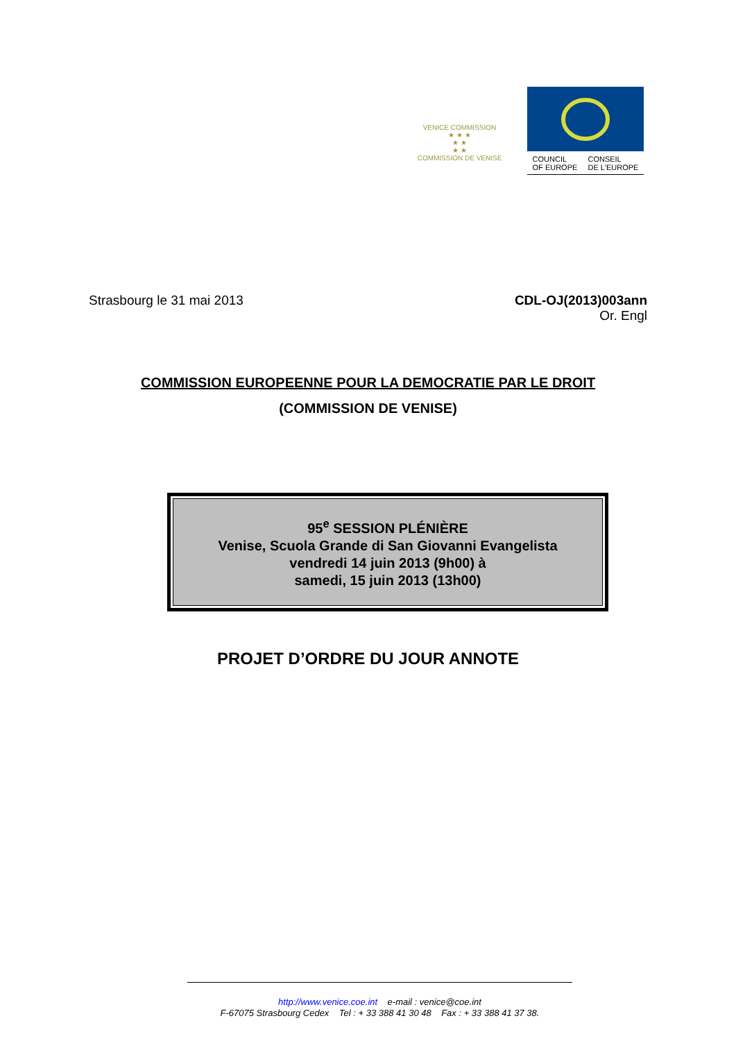VENICE COMMISSION
★ ★ ★
★ ★
★ ★
COMMISSION DE VENISE
COUNCIL
OF EUROPE CONSEIL
DE L'EUROPE
Strasbourg le 31 mai 2013 CDL-OJ(2013)003ann
Or. Engl
COMMISSION EUROPEENNE POUR LA DEMOCRATIE PAR LE DROIT
(COMMISSION DE VENISE)
95<sup>e</sup> SESSION PLÉNIÈRE
Venise, Scuola Grande di San Giovanni Evangelista
vendredi 14 juin 2013 (9h00) à
samedi, 15 juin 2013 (13h00)
PROJET D’ORDRE DU JOUR ANNOTE
http://www.venice.coe.int e-mail : venice@coe.int
F-67075 Strasbourg Cedex Tel : + 33 388 41 30 48 Fax : + 33 388 41 37 38.